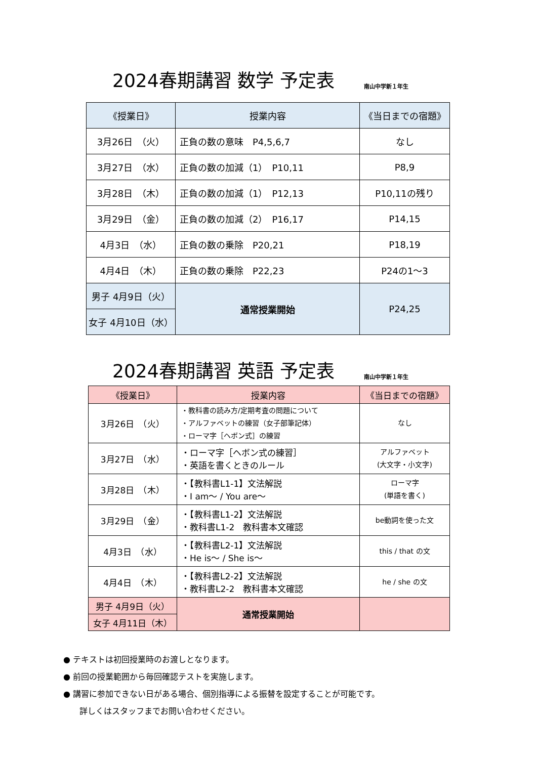2024春期講習 数学 予定表
南山中学新１年生
| 《授業日》 | 授業内容 | 《当日までの宿題》 |
| --- | --- | --- |
| 3月26日 （火） | 正負の数の意味 P4,5,6,7 | なし |
| 3月27日 （水） | 正負の数の加減（1） P10,11 | P8,9 |
| 3月28日 （木） | 正負の数の加減（1） P12,13 | P10,11の残り |
| 3月29日 （金） | 正負の数の加減（2） P16,17 | P14,15 |
| 4月3日 （水） | 正負の数の乗除 P20,21 | P18,19 |
| 4月4日 （木） | 正負の数の乗除 P22,23 | P24の1〜3 |
| 男子 4月9日（火） | 通常授業開始 | P24,25 |
| 女子 4月10日（水） | | |
2024春期講習 英語 予定表
南山中学新１年生
| 《授業日》 | 授業内容 | 《当日までの宿題》 |
| --- | --- | --- |
| 3月26日 （火） | ・教科書の読み方/定期考査の問題について ・アルファベットの練習（女子部筆記体） ・ローマ字［ヘボン式］の練習 | なし |
| 3月27日 （水） | ・ローマ字［ヘボン式の練習］ ・英語を書くときのルール | アルファベット (大文字・小文字) |
| 3月28日 （木） | ・【教科書L1-1】文法解説 ・I am〜 / You are〜 | ローマ字 (単語を書く) |
| 3月29日 （金） | ・【教科書L1-2】文法解説 ・教科書L1-2 教科書本文確認 | be動詞を使った文 |
| 4月3日 （水） | ・【教科書L2-1】文法解説 ・He is〜 / She is〜 | this / that の文 |
| 4月4日 （木） | ・【教科書L2-2】文法解説 ・教科書L2-2 教科書本文確認 | he / she の文 |
| 男子 4月9日（火） | 通常授業開始 | |
| 女子 4月11日（木） | | |
● テキストは初回授業時のお渡しとなります。
● 前回の授業範囲から毎回確認テストを実施します。
● 講習に参加できない日がある場合、個別指導による振替を設定することが可能です。
　　詳しくはスタッフまでお問い合わせください。